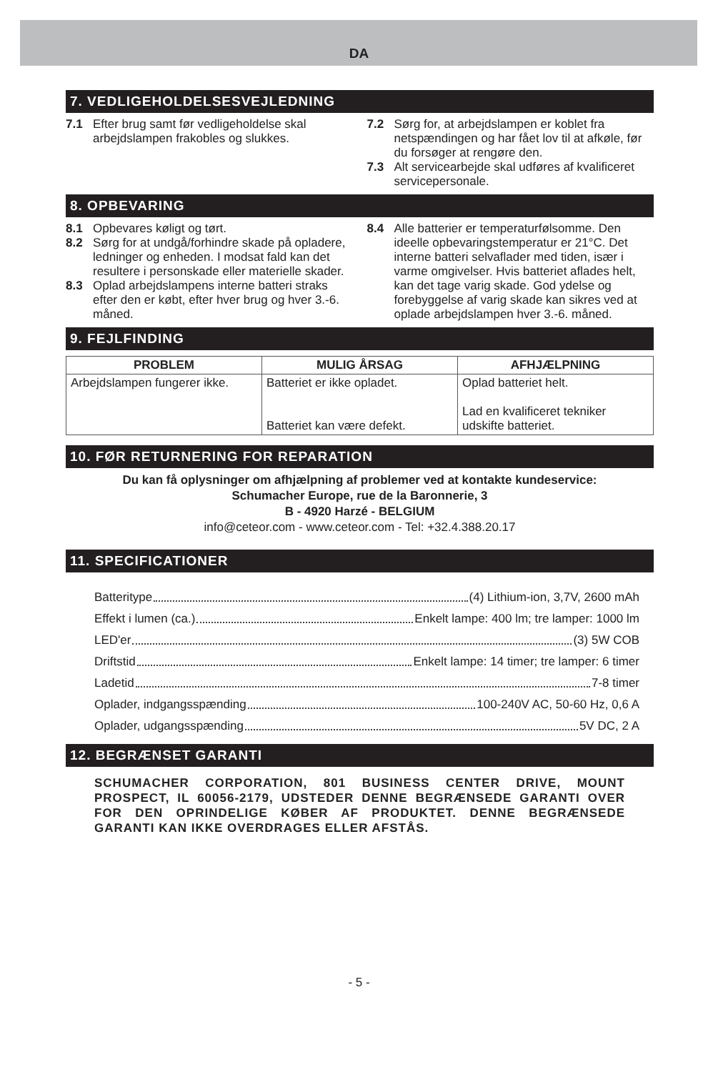DA
7. VEDLIGEHOLDELSESVEJLEDNING
7.1 Efter brug samt før vedligeholdelse skal arbejdslampen frakobles og slukkes.
7.2 Sørg for, at arbejdslampen er koblet fra netspændingen og har fået lov til at afkøle, før du forsøger at rengøre den.
7.3 Alt servicearbejde skal udføres af kvalificeret servicepersonale.
8. OPBEVARING
8.1 Opbevares køligt og tørt.
8.2 Sørg for at undgå/forhindre skade på opladere, ledninger og enheden. I modsat fald kan det resultere i personskade eller materielle skader.
8.3 Oplad arbejdslampens interne batteri straks efter den er købt, efter hver brug og hver 3.-6. måned.
8.4 Alle batterier er temperaturfølsomme. Den ideelle opbevaringstemperatur er 21°C. Det interne batteri selvaflader med tiden, især i varme omgivelser. Hvis batteriet aflades helt, kan det tage varig skade. God ydelse og forebyggelse af varig skade kan sikres ved at oplade arbejdslampen hver 3.-6. måned.
9. FEJLFINDING
| PROBLEM | MULIG ÅRSAG | AFHJÆLPNING |
| --- | --- | --- |
| Arbejdslampen fungerer ikke. | Batteriet er ikke opladet. Batteriet kan være defekt. | Oplad batteriet helt. Lad en kvalificeret tekniker udskifte batteriet. |
10. FØR RETURNERING FOR REPARATION
Du kan få oplysninger om afhjælpning af problemer ved at kontakte kundeservice:
Schumacher Europe, rue de la Baronnerie, 3
B - 4920 Harzé - BELGIUM
info@ceteor.com - www.ceteor.com - Tel: +32.4.388.20.17
11. SPECIFICATIONER
Batteritype (4) Lithium-ion, 3,7V, 2600 mAh
Effekt i lumen (ca.) Enkelt lampe: 400 lm; tre lamper: 1000 lm
LED'er (3) 5W COB
Driftstid Enkelt lampe: 14 timer; tre lamper: 6 timer
Ladetid 7-8 timer
Oplader, indgangsspænding 100-240V AC, 50-60 Hz, 0,6 A
Oplader, udgangsspænding 5V DC, 2 A
12. BEGRÆNSET GARANTI
SCHUMACHER CORPORATION, 801 BUSINESS CENTER DRIVE, MOUNT PROSPECT, IL 60056-2179, UDSTEDER DENNE BEGRÆNSEDE GARANTI OVER FOR DEN OPRINDELIGE KØBER AF PRODUKTET. DENNE BEGRÆNSEDE GARANTI KAN IKKE OVERDRAGES ELLER AFSTÅS.
- 5 -